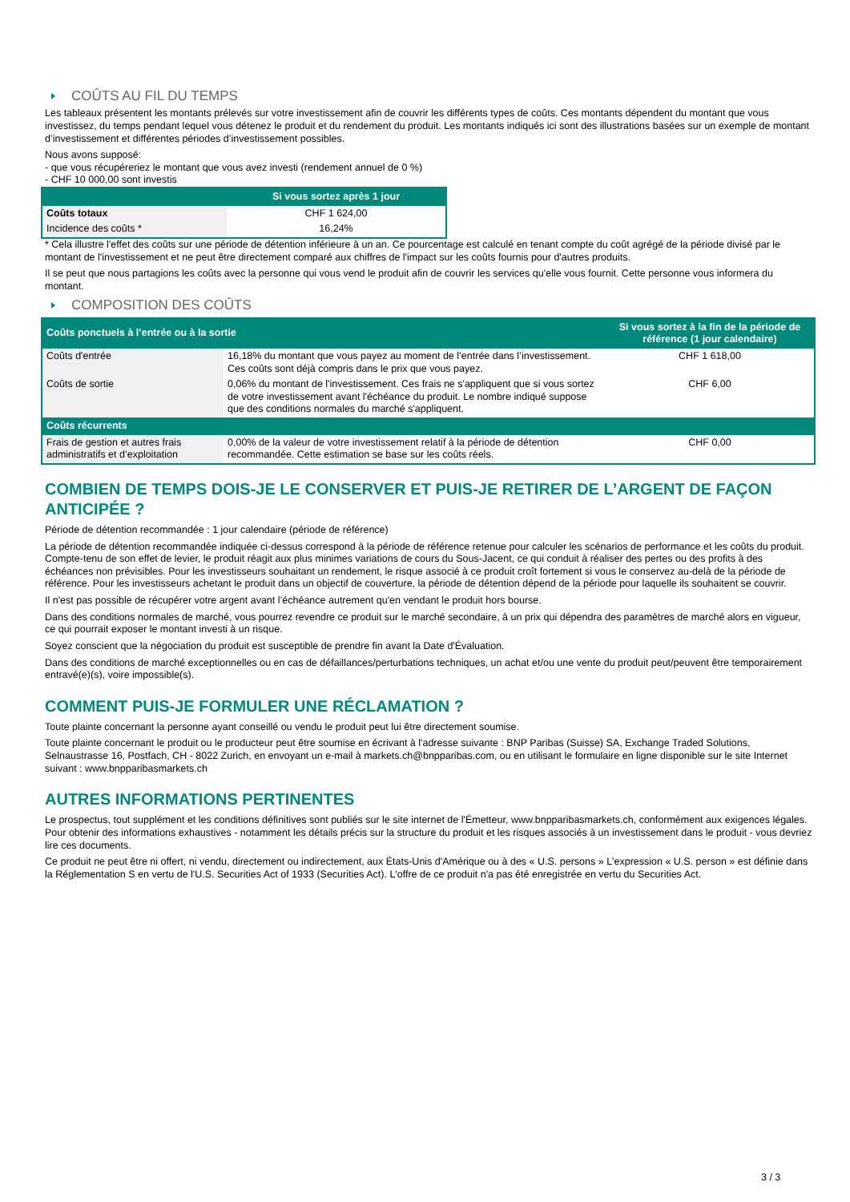COÛTS AU FIL DU TEMPS
Les tableaux présentent les montants prélevés sur votre investissement afin de couvrir les différents types de coûts. Ces montants dépendent du montant que vous investissez, du temps pendant lequel vous détenez le produit et du rendement du produit. Les montants indiqués ici sont des illustrations basées sur un exemple de montant d’investissement et différentes périodes d’investissement possibles.
Nous avons supposé:
- que vous récupéreriez le montant que vous avez investi (rendement annuel de 0 %)
- CHF 10 000,00 sont investis
| | Si vous sortez après 1 jour |
| --- | --- |
| Coûts totaux | CHF 1 624,00 |
| Incidence des coûts * | 16,24% |
* Cela illustre l'effet des coûts sur une période de détention inférieure à un an. Ce pourcentage est calculé en tenant compte du coût agrégé de la période divisé par le montant de l'investissement et ne peut être directement comparé aux chiffres de l'impact sur les coûts fournis pour d'autres produits.
Il se peut que nous partagions les coûts avec la personne qui vous vend le produit afin de couvrir les services qu’elle vous fournit. Cette personne vous informera du montant.
COMPOSITION DES COÛTS
| Coûts ponctuels à l’entrée ou à la sortie | | Si vous sortez à la fin de la période de référence (1 jour calendaire) |
| --- | --- | --- |
| Coûts d'entrée | 16,18% du montant que vous payez au moment de l’entrée dans l’investissement. Ces coûts sont déjà compris dans le prix que vous payez. | CHF 1 618,00 |
| Coûts de sortie | 0,06% du montant de l'investissement. Ces frais ne s'appliquent que si vous sortez de votre investissement avant l'échéance du produit. Le nombre indiqué suppose que des conditions normales du marché s'appliquent. | CHF 6,00 |
| Coûts récurrents | | |
| Frais de gestion et autres frais administratifs et d’exploitation | 0,00% de la valeur de votre investissement relatif à la période de détention recommandée. Cette estimation se base sur les coûts réels. | CHF 0,00 |
COMBIEN DE TEMPS DOIS-JE LE CONSERVER ET PUIS-JE RETIRER DE L’ARGENT DE FAÇON ANTICIPÉE ?
Période de détention recommandée : 1 jour calendaire (période de référence)
La période de détention recommandée indiquée ci-dessus correspond à la période de référence retenue pour calculer les scénarios de performance et les coûts du produit. Compte-tenu de son effet de levier, le produit réagit aux plus minimes variations de cours du Sous-Jacent, ce qui conduit à réaliser des pertes ou des profits à des échéances non prévisibles. Pour les investisseurs souhaitant un rendement, le risque associé à ce produit croît fortement si vous le conservez au-delà de la période de référence. Pour les investisseurs achetant le produit dans un objectif de couverture, la période de détention dépend de la période pour laquelle ils souhaitent se couvrir.
Il n'est pas possible de récupérer votre argent avant l’échéance autrement qu'en vendant le produit hors bourse.
Dans des conditions normales de marché, vous pourrez revendre ce produit sur le marché secondaire, à un prix qui dépendra des paramètres de marché alors en vigueur, ce qui pourrait exposer le montant investi à un risque.
Soyez conscient que la négociation du produit est susceptible de prendre fin avant la Date d'Évaluation.
Dans des conditions de marché exceptionnelles ou en cas de défaillances/perturbations techniques, un achat et/ou une vente du produit peut/peuvent être temporairement entravé(e)(s), voire impossible(s).
COMMENT PUIS-JE FORMULER UNE RÉCLAMATION ?
Toute plainte concernant la personne ayant conseillé ou vendu le produit peut lui être directement soumise.
Toute plainte concernant le produit ou le producteur peut être soumise en écrivant à l'adresse suivante : BNP Paribas (Suisse) SA, Exchange Traded Solutions, Selnaustrasse 16, Postfach, CH - 8022 Zurich, en envoyant un e-mail à markets.ch@bnpparibas.com, ou en utilisant le formulaire en ligne disponible sur le site Internet suivant : www.bnpparibasmarkets.ch
AUTRES INFORMATIONS PERTINENTES
Le prospectus, tout supplément et les conditions définitives sont publiés sur le site internet de l'Émetteur, www.bnpparibasmarkets.ch, conformément aux exigences légales. Pour obtenir des informations exhaustives - notamment les détails précis sur la structure du produit et les risques associés à un investissement dans le produit - vous devriez lire ces documents.
Ce produit ne peut être ni offert, ni vendu, directement ou indirectement, aux États-Unis d'Amérique ou à des « U.S. persons » L'expression « U.S. person » est définie dans la Réglementation S en vertu de l'U.S. Securities Act of 1933 (Securities Act). L'offre de ce produit n'a pas été enregistrée en vertu du Securities Act.
3 / 3